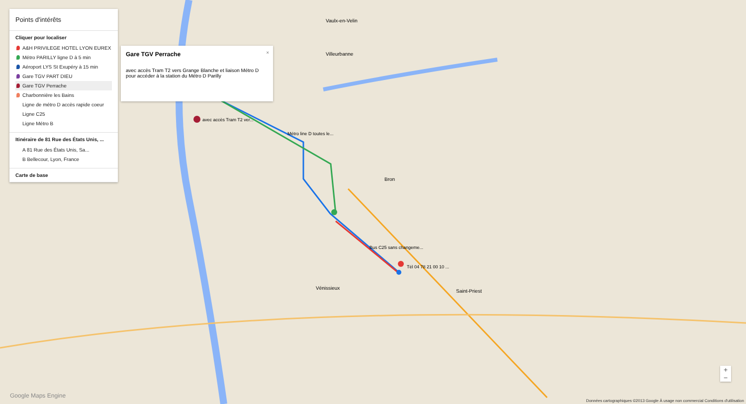Points d'intérêts
Cliquer pour localiser
A&H PRIVILEGE HOTEL LYON EUREX
Métro PARILLY ligne D à 5 min
Aéroport LYS St Exupéry à 15 min
Gare TGV PART DIEU
Gare TGV Perrache
Charbonnière les Bains
Ligne de métro D accès rapide coeur
Ligne C25
Ligne Métro B
Itinéraire de 81 Rue des États Unis, ...
A 81 Rue des États Unis, Sa...
B Bellecour, Lyon, France
Carte de base
Gare TGV Perrache
×
avec accès Tram T2 vers Grange Blanche et liaison Métro D pour accéder à la station du Métro D Parilly
avec accès Tram T2 ver...
Métro line D toutes le...
Bus C25 sans changeme...
Tél 04 78 21 00 10 ...
Vaulx-en-Velin
Villeurbanne
Bron
Vénissieux
Saint-Priest
+
−
Google Maps Engine
Données cartographiques ©2013 Google À usage non commercial Conditions d'utilisation